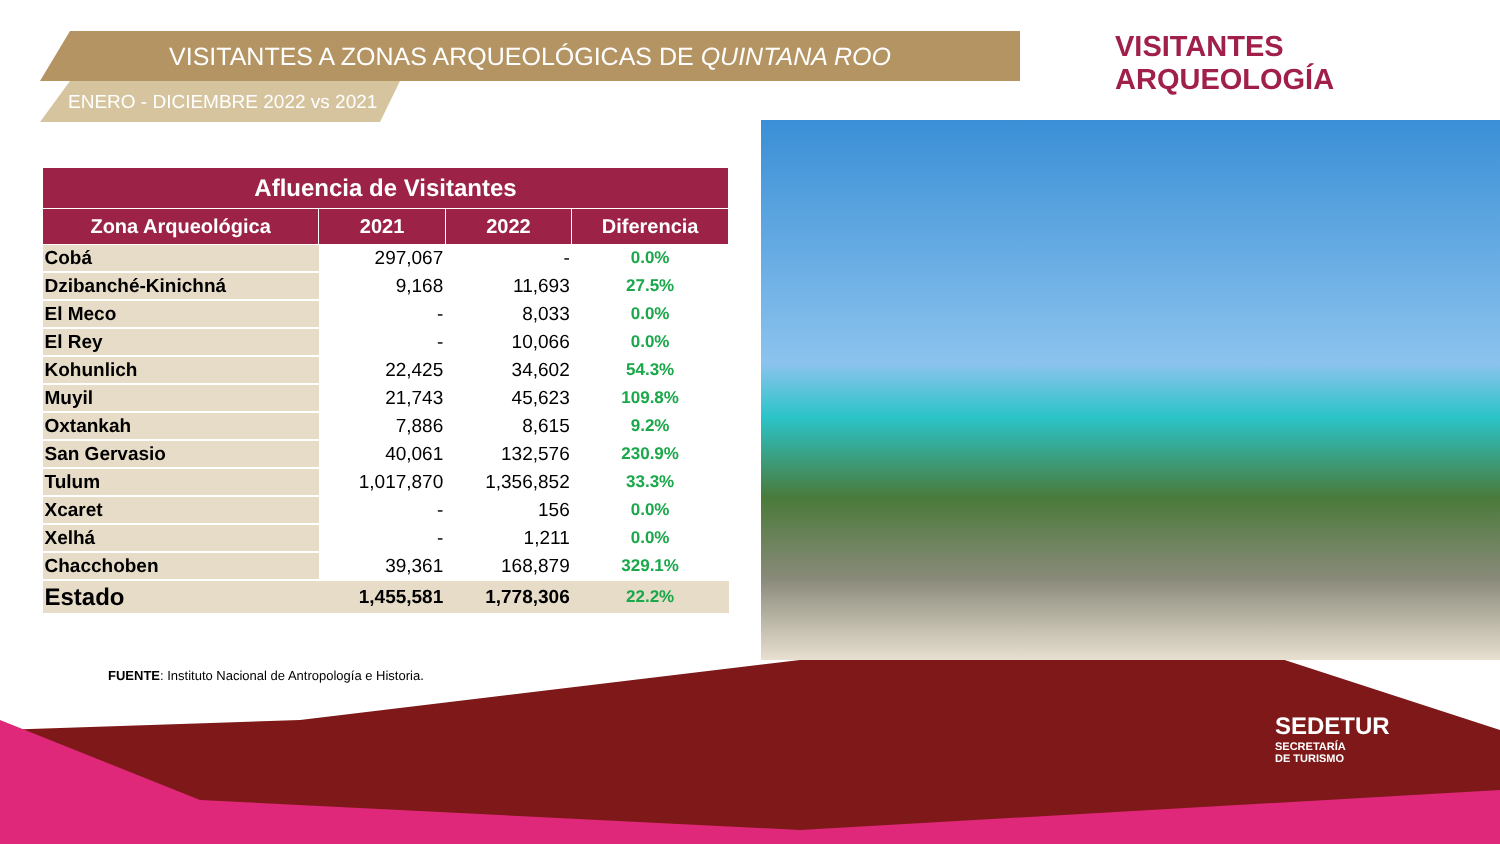VISITANTES A ZONAS ARQUEOLÓGICAS DE QUINTANA ROO
ENERO - DICIEMBRE 2022 vs 2021
VISITANTES ARQUEOLOGÍA
| Afluencia de Visitantes | | | |
| --- | --- | --- | --- |
| Zona Arqueológica | 2021 | 2022 | Diferencia |
| Cobá | 297,067 | - | 0.0% |
| Dzibanché-Kinichná | 9,168 | 11,693 | 27.5% |
| El Meco | - | 8,033 | 0.0% |
| El Rey | - | 10,066 | 0.0% |
| Kohunlich | 22,425 | 34,602 | 54.3% |
| Muyil | 21,743 | 45,623 | 109.8% |
| Oxtankah | 7,886 | 8,615 | 9.2% |
| San Gervasio | 40,061 | 132,576 | 230.9% |
| Tulum | 1,017,870 | 1,356,852 | 33.3% |
| Xcaret | - | 156 | 0.0% |
| Xelhá | - | 1,211 | 0.0% |
| Chacchoben | 39,361 | 168,879 | 329.1% |
| Estado | 1,455,581 | 1,778,306 | 22.2% |
FUENTE: Instituto Nacional de Antropología e Historia.
SEDETUR
SECRETARÍA
DE TURISMO